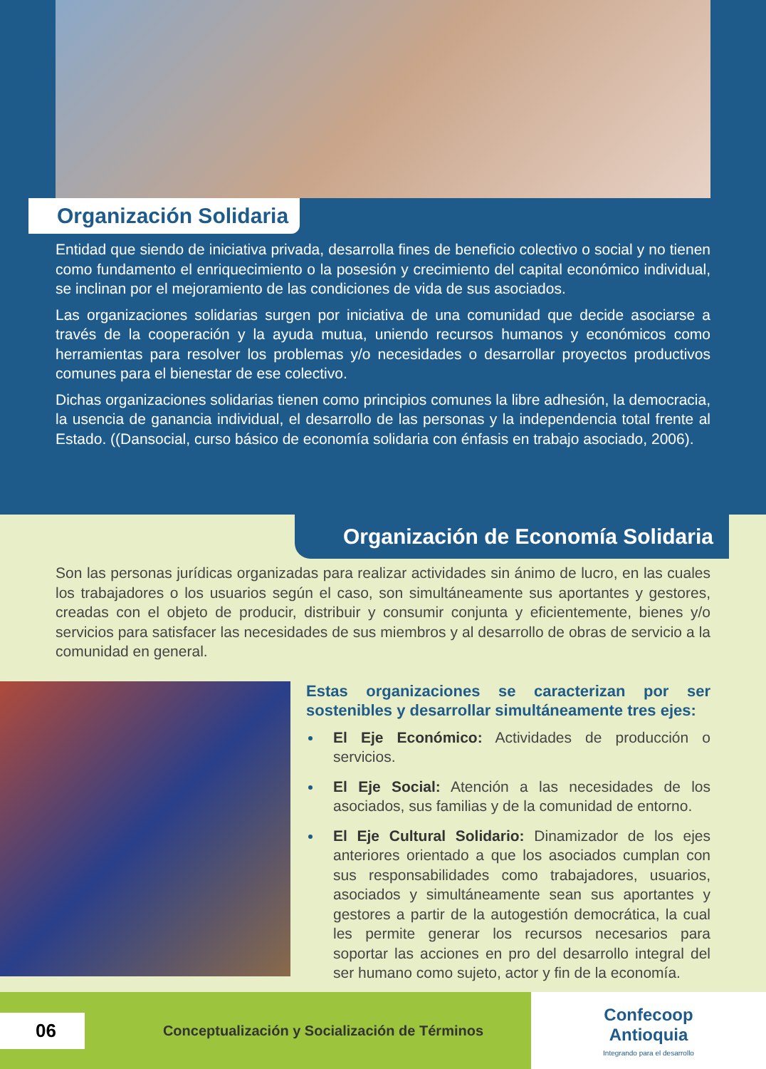Organización Solidaria
Entidad que siendo de iniciativa privada, desarrolla fines de beneficio colectivo o social y no tienen como fundamento el enriquecimiento o la posesión y crecimiento del capital económico individual, se inclinan por el mejoramiento de las condiciones de vida de sus asociados.
Las organizaciones solidarias surgen por iniciativa de una comunidad que decide asociarse a través de la cooperación y la ayuda mutua, uniendo recursos humanos y económicos como herramientas para resolver los problemas y/o necesidades o desarrollar proyectos productivos comunes para el bienestar de ese colectivo.
Dichas organizaciones solidarias tienen como principios comunes la libre adhesión, la democracia, la usencia de ganancia individual, el desarrollo de las personas y la independencia total frente al Estado. ((Dansocial, curso básico de economía solidaria con énfasis en trabajo asociado, 2006).
Organización de Economía Solidaria
Son las personas jurídicas organizadas para realizar actividades sin ánimo de lucro, en las cuales los trabajadores o los usuarios según el caso, son simultáneamente sus aportantes y gestores, creadas con el objeto de producir, distribuir y consumir conjunta y eficientemente, bienes y/o servicios para satisfacer las necesidades de sus miembros y al desarrollo de obras de servicio a la comunidad en general.
Estas organizaciones se caracterizan por ser sostenibles y desarrollar simultáneamente tres ejes:
El Eje Económico: Actividades de producción o servicios.
El Eje Social: Atención a las necesidades de los asociados, sus familias y de la comunidad de entorno.
El Eje Cultural Solidario: Dinamizador de los ejes anteriores orientado a que los asociados cumplan con sus responsabilidades como trabajadores, usuarios, asociados y simultáneamente sean sus aportantes y gestores a partir de la autogestión democrática, la cual les permite generar los recursos necesarios para soportar las acciones en pro del desarrollo integral del ser humano como sujeto, actor y fin de la economía.
06
Conceptualización y Socialización de Términos
Confecoop
Antioquia
Integrando para el desarrollo